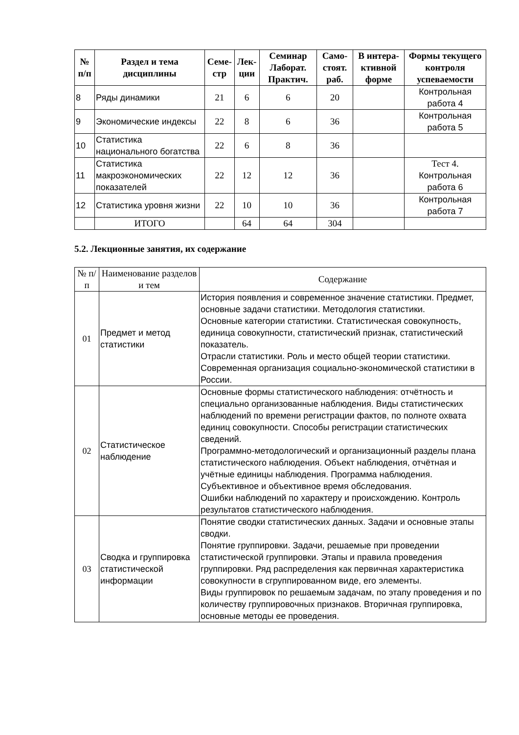| № п/п | Раздел и тема дисциплины | Семе-стр | Лек-ции | Семинар Лаборат. Практич. | Само-стоят. раб. | В интера-ктивной форме | Формы текущего контроля успеваемости |
| --- | --- | --- | --- | --- | --- | --- | --- |
| 8 | Ряды динамики | 21 | 6 | 6 | 20 | | Контрольная работа 4 |
| 9 | Экономические индексы | 22 | 8 | 6 | 36 | | Контрольная работа 5 |
| 10 | Статистика национального богатства | 22 | 6 | 8 | 36 | | |
| 11 | Статистика макроэкономических показателей | 22 | 12 | 12 | 36 | | Тест 4. Контрольная работа 6 |
| 12 | Статистика уровня жизни | 22 | 10 | 10 | 36 | | Контрольная работа 7 |
| | ИТОГО | | 64 | 64 | 304 | | |
5.2. Лекционные занятия, их содержание
| № п/п | Наименование разделов и тем | Содержание |
| --- | --- | --- |
| 01 | Предмет и метод статистики | История появления и современное значение статистики. Предмет, основные задачи статистики. Методология статистики. Основные категории статистики. Статистическая совокупность, единица совокупности, статистический признак, статистический показатель. Отрасли статистики. Роль и место общей теории статистики. Современная организация социально-экономической статистики в России. |
| 02 | Статистическое наблюдение | Основные формы статистического наблюдения: отчётность и специально организованные наблюдения. Виды статистических наблюдений по времени регистрации фактов, по полноте охвата единиц совокупности. Способы регистрации статистических сведений. Программно-методологический и организационный разделы плана статистического наблюдения. Объект наблюдения, отчётная и учётные единицы наблюдения. Программа наблюдения. Субъективное и объективное время обследования. Ошибки наблюдений по характеру и происхождению. Контроль результатов статистического наблюдения. |
| 03 | Сводка и группировка статистической информации | Понятие сводки статистических данных. Задачи и основные этапы сводки. Понятие группировки. Задачи, решаемые при проведении статистической группировки. Этапы и правила проведения группировки. Ряд распределения как первичная характеристика совокупности в сгруппированном виде, его элементы. Виды группировок по решаемым задачам, по этапу проведения и по количеству группировочных признаков. Вторичная группировка, основные методы ее проведения. |